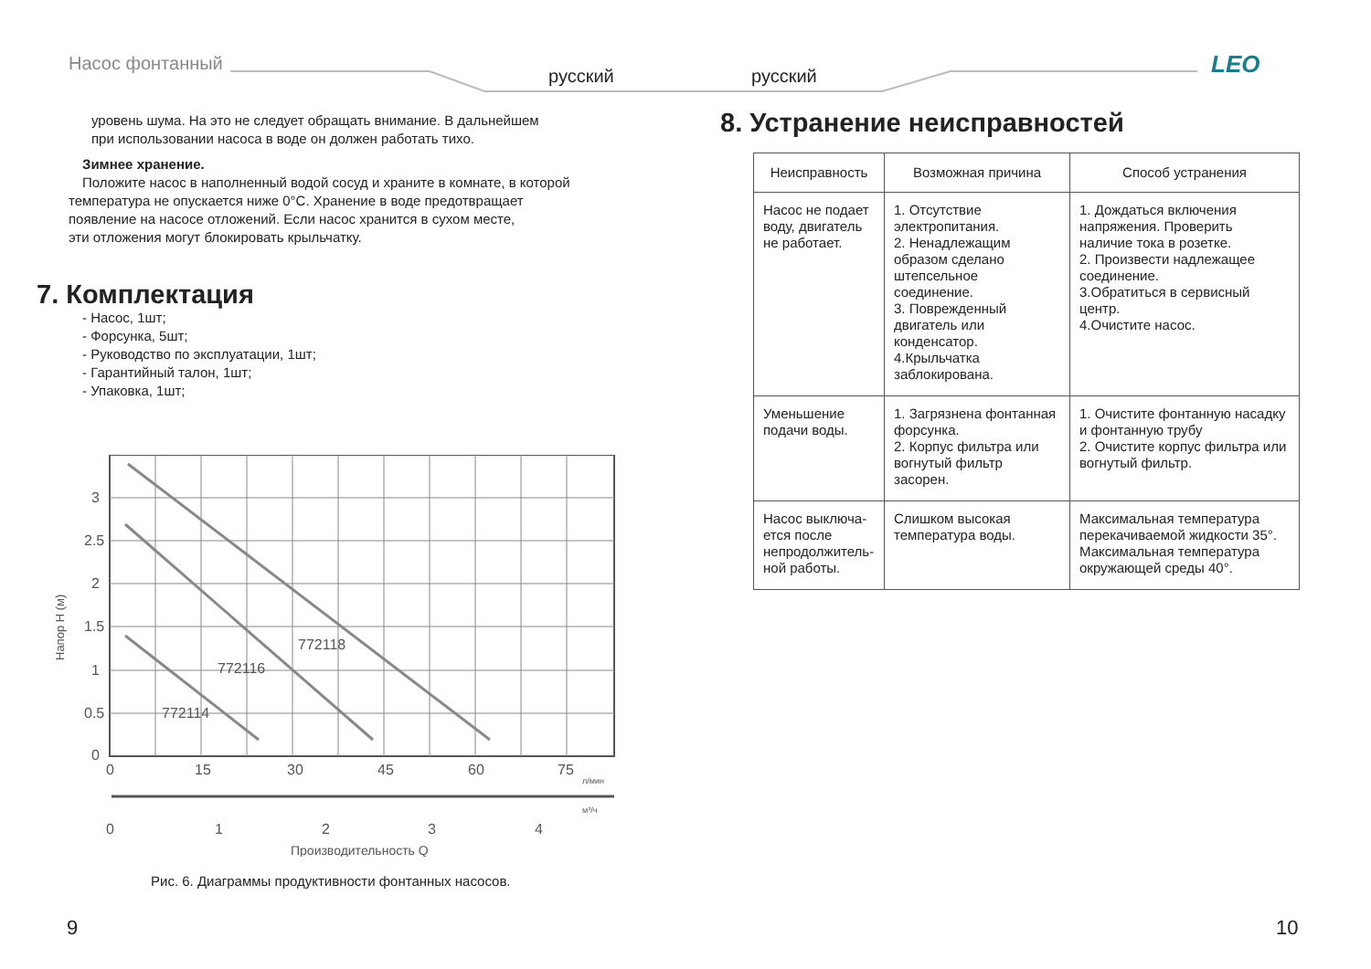Насос фонтанный
русский русский LEO
уровень шума. На это не следует обращать внимание. В дальнейшем
при использовании насоса в воде он должен работать тихо.
Зимнее хранение.
Положите насос в наполненный водой сосуд и храните в комнате, в которой
температура не опускается ниже 0°С. Хранение в воде предотвращает
появление на насосе отложений. Если насос хранится в сухом месте,
эти отложения могут блокировать крыльчатку.
7. Комплектация
- Насос, 1шт;
- Форсунка, 5шт;
- Руководство по эксплуатации, 1шт;
- Гарантийный талон, 1шт;
- Упаковка, 1шт;
772118
772116
772114
3
2.5
2
1.5
1
0.5
0
0
15
30
45
60
75
л/мин
м³/ч
0
1
2
3
4
Производительность Q
Напор Н (м)
Рис. 6. Диаграммы продуктивности фонтанных насосов.
8. Устранение неисправностей
| Неисправность | Возможная причина | Способ устранения |
| --- | --- | --- |
| Насос не подает воду, двигатель не работает. | 1. Отсутствие электропитания. 2. Ненадлежащим образом сделано штепсельное соединение. 3. Поврежденный двигатель или конденсатор. 4.Крыльчатка заблокирована. | 1. Дождаться включения напряжения. Проверить наличие тока в розетке. 2. Произвести надлежащее соединение. 3.Обратиться в сервисный центр. 4.Очистите насос. |
| Уменьшение подачи воды. | 1. Загрязнена фонтанная форсунка. 2. Корпус фильтра или вогнутый фильтр засорен. | 1. Очистите фонтанную насадку и фонтанную трубу 2. Очистите корпус фильтра или вогнутый фильтр. |
| Насос выключа-ется после непродолжитель-ной работы. | Слишком высокая температура воды. | Максимальная температура перекачиваемой жидкости 35°. Максимальная температура окружающей среды 40°. |
9 10